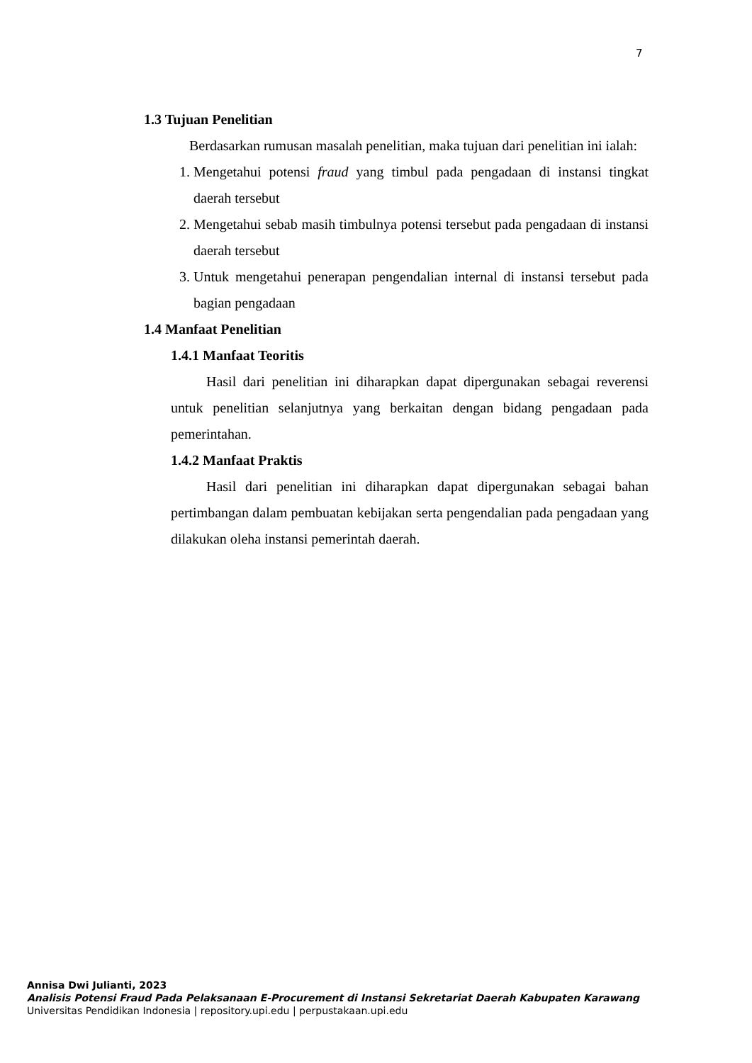7
1.3 Tujuan Penelitian
Berdasarkan rumusan masalah penelitian, maka tujuan dari penelitian ini ialah:
1. Mengetahui potensi fraud yang timbul pada pengadaan di instansi tingkat daerah tersebut
2. Mengetahui sebab masih timbulnya potensi tersebut pada pengadaan di instansi daerah tersebut
3. Untuk mengetahui penerapan pengendalian internal di instansi tersebut pada bagian pengadaan
1.4 Manfaat Penelitian
1.4.1 Manfaat Teoritis
Hasil dari penelitian ini diharapkan dapat dipergunakan sebagai reverensi untuk penelitian selanjutnya yang berkaitan dengan bidang pengadaan pada pemerintahan.
1.4.2 Manfaat Praktis
Hasil dari penelitian ini diharapkan dapat dipergunakan sebagai bahan pertimbangan dalam pembuatan kebijakan serta pengendalian pada pengadaan yang dilakukan oleha instansi pemerintah daerah.
Annisa Dwi Julianti, 2023
Analisis Potensi Fraud Pada Pelaksanaan E-Procurement di Instansi Sekretariat Daerah Kabupaten Karawang
Universitas Pendidikan Indonesia | repository.upi.edu | perpustakaan.upi.edu